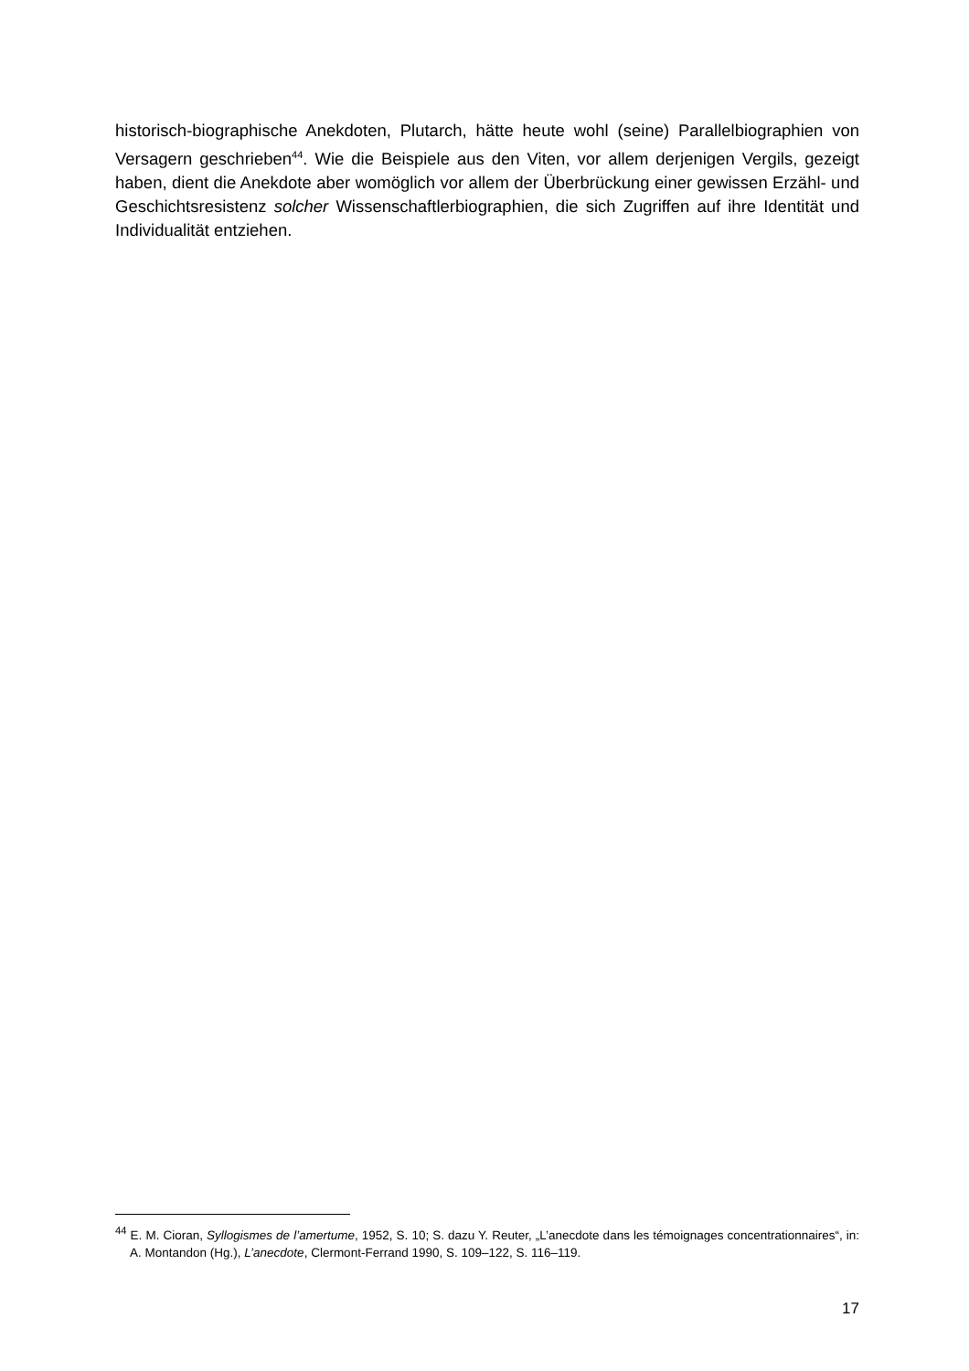historisch-biographische Anekdoten, Plutarch, hätte heute wohl (seine) Parallelbiographien von Versagern geschrieben<sup>44</sup>. Wie die Beispiele aus den Viten, vor allem derjenigen Vergils, gezeigt haben, dient die Anekdote aber womöglich vor allem der Überbrückung einer gewissen Erzähl- und Geschichtsresistenz solcher Wissenschaftlerbiographien, die sich Zugriffen auf ihre Identität und Individualität entziehen.
<sup>44</sup> E. M. Cioran, Syllogismes de l’amertume, 1952, S. 10; S. dazu Y. Reuter, „L’anecdote dans les témoignages concentrationnaires“, in: A. Montandon (Hg.), L’anecdote, Clermont-Ferrand 1990, S. 109–122, S. 116–119.
17